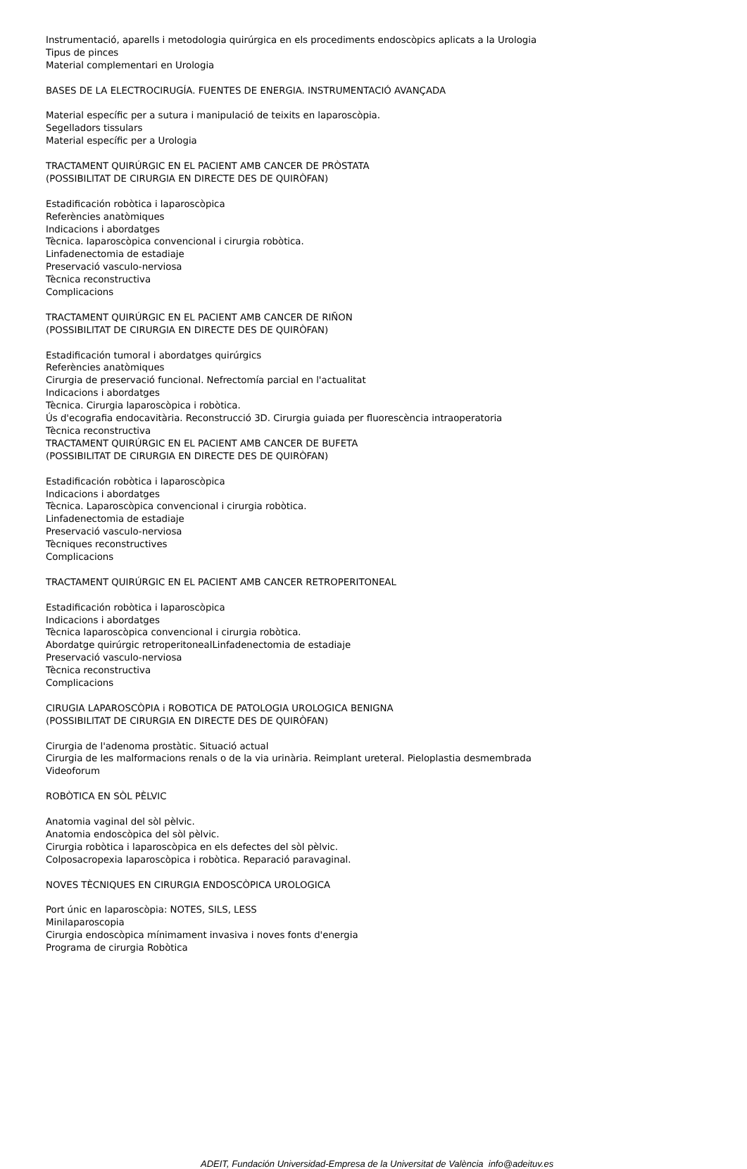Instrumentació, aparells i metodologia quirúrgica en els procediments endoscòpics aplicats a la Urologia
Tipus de pinces
Material complementari en Urologia
BASES DE LA ELECTROCIRUGÍA. FUENTES DE ENERGIA. INSTRUMENTACIÓ AVANÇADA
Material específic per a sutura i manipulació de teixits en laparoscòpia.
Segelladors tissulars
Material específic per a Urologia
TRACTAMENT QUIRÚRGIC EN EL PACIENT AMB CANCER DE PRÒSTATA
(POSSIBILITAT DE CIRURGIA EN DIRECTE DES DE QUIRÒFAN)
Estadificación robòtica i laparoscòpica
Referències anatòmiques
Indicacions i abordatges
Tècnica. laparoscòpica convencional i cirurgia robòtica.
Linfadenectomia de estadiaje
Preservació vasculo-nerviosa
Tècnica reconstructiva
Complicacions
TRACTAMENT QUIRÚRGIC EN EL PACIENT AMB CANCER DE RIÑON
(POSSIBILITAT DE CIRURGIA EN DIRECTE DES DE QUIRÒFAN)
Estadificación tumoral i abordatges quirúrgics
Referències anatòmiques
Cirurgia de preservació funcional. Nefrectomía parcial en l'actualitat
Indicacions i abordatges
Tècnica. Cirurgia laparoscòpica i robòtica.
Ús d'ecografia endocavitària. Reconstrucció 3D. Cirurgia guiada per fluorescència intraoperatoria
Tècnica reconstructiva
TRACTAMENT QUIRÚRGIC EN EL PACIENT AMB CANCER DE BUFETA
(POSSIBILITAT DE CIRURGIA EN DIRECTE DES DE QUIRÒFAN)
Estadificación robòtica i laparoscòpica
Indicacions i abordatges
Tècnica. Laparoscòpica convencional i cirurgia robòtica.
Linfadenectomia de estadiaje
Preservació vasculo-nerviosa
Tècniques reconstructives
Complicacions
TRACTAMENT QUIRÚRGIC EN EL PACIENT AMB CANCER RETROPERITONEAL
Estadificación robòtica i laparoscòpica
Indicacions i abordatges
Tècnica laparoscòpica convencional i cirurgia robòtica.
Abordatge quirúrgic retroperitonealLinfadenectomia de estadiaje
Preservació vasculo-nerviosa
Tècnica reconstructiva
Complicacions
CIRUGIA LAPAROSCÒPIA i ROBOTICA DE PATOLOGIA UROLOGICA BENIGNA
(POSSIBILITAT DE CIRURGIA EN DIRECTE DES DE QUIRÒFAN)
Cirurgia de l'adenoma prostàtic. Situació actual
Cirurgia de les malformacions renals o de la via urinària. Reimplant ureteral. Pieloplastia desmembrada
Videoforum
ROBÒTICA EN SÒL PÈLVIC
Anatomia vaginal del sòl pèlvic.
Anatomia endoscòpica del sòl pèlvic.
Cirurgia robòtica i laparoscòpica en els defectes del sòl pèlvic.
Colposacropexia laparoscòpica i robòtica. Reparació paravaginal.
NOVES TÈCNIQUES EN CIRURGIA ENDOSCÒPICA UROLOGICA
Port únic en laparoscòpia: NOTES, SILS, LESS
Minilaparoscopia
Cirurgia endoscòpica mínimament invasiva i noves fonts d'energia
Programa de cirurgia Robòtica
ADEIT, Fundación Universidad-Empresa de la Universitat de València info@adeituv.es